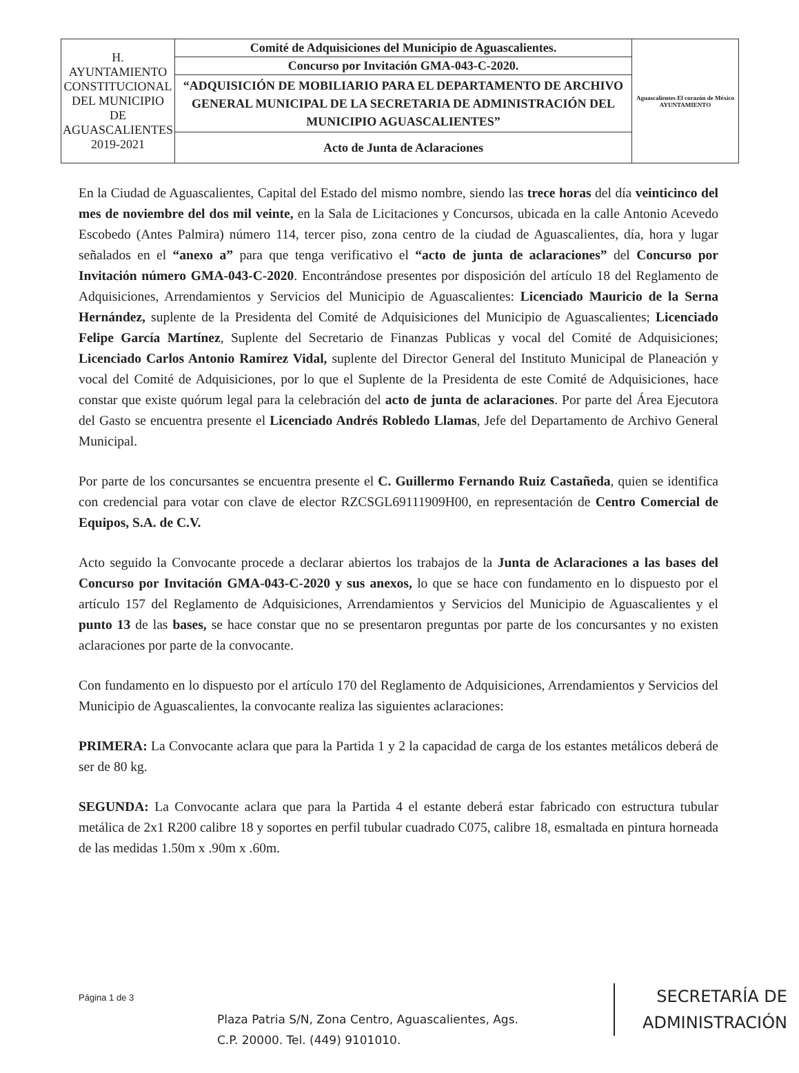| H. AYUNTAMIENTO CONSTITUCIONAL DEL MUNICIPIO DE AGUASCALIENTES 2019-2021 | Comité de Adquisiciones del Municipio de Aguascalientes. | Aguascalientes El corazón de México AYUNTAMIENTO |
| | Concurso por Invitación GMA-043-C-2020. | |
| | “ADQUISICIÓN DE MOBILIARIO PARA EL DEPARTAMENTO DE ARCHIVO GENERAL MUNICIPAL DE LA SECRETARIA DE ADMINISTRACIÓN DEL MUNICIPIO AGUASCALIENTES” | |
| | Acto de Junta de Aclaraciones | |
En la Ciudad de Aguascalientes, Capital del Estado del mismo nombre, siendo las trece horas del día veinticinco del mes de noviembre del dos mil veinte, en la Sala de Licitaciones y Concursos, ubicada en la calle Antonio Acevedo Escobedo (Antes Palmira) número 114, tercer piso, zona centro de la ciudad de Aguascalientes, día, hora y lugar señalados en el “anexo a” para que tenga verificativo el “acto de junta de aclaraciones” del Concurso por Invitación número GMA-043-C-2020. Encontrándose presentes por disposición del artículo 18 del Reglamento de Adquisiciones, Arrendamientos y Servicios del Municipio de Aguascalientes: Licenciado Mauricio de la Serna Hernández, suplente de la Presidenta del Comité de Adquisiciones del Municipio de Aguascalientes; Licenciado Felipe García Martínez, Suplente del Secretario de Finanzas Publicas y vocal del Comité de Adquisiciones; Licenciado Carlos Antonio Ramírez Vidal, suplente del Director General del Instituto Municipal de Planeación y vocal del Comité de Adquisiciones, por lo que el Suplente de la Presidenta de este Comité de Adquisiciones, hace constar que existe quórum legal para la celebración del acto de junta de aclaraciones. Por parte del Área Ejecutora del Gasto se encuentra presente el Licenciado Andrés Robledo Llamas, Jefe del Departamento de Archivo General Municipal.
Por parte de los concursantes se encuentra presente el C. Guillermo Fernando Ruiz Castañeda, quien se identifica con credencial para votar con clave de elector RZCSGL69111909H00, en representación de Centro Comercial de Equipos, S.A. de C.V.
Acto seguido la Convocante procede a declarar abiertos los trabajos de la Junta de Aclaraciones a las bases del Concurso por Invitación GMA-043-C-2020 y sus anexos, lo que se hace con fundamento en lo dispuesto por el artículo 157 del Reglamento de Adquisiciones, Arrendamientos y Servicios del Municipio de Aguascalientes y el punto 13 de las bases, se hace constar que no se presentaron preguntas por parte de los concursantes y no existen aclaraciones por parte de la convocante.
Con fundamento en lo dispuesto por el artículo 170 del Reglamento de Adquisiciones, Arrendamientos y Servicios del Municipio de Aguascalientes, la convocante realiza las siguientes aclaraciones:
PRIMERA: La Convocante aclara que para la Partida 1 y 2 la capacidad de carga de los estantes metálicos deberá de ser de 80 kg.
SEGUNDA: La Convocante aclara que para la Partida 4 el estante deberá estar fabricado con estructura tubular metálica de 2x1 R200 calibre 18 y soportes en perfil tubular cuadrado C075, calibre 18, esmaltada en pintura horneada de las medidas 1.50m x .90m x .60m.
Página 1 de 3
Plaza Patria S/N, Zona Centro, Aguascalientes, Ags.
C.P. 20000. Tel. (449) 9101010.
SECRETARÍA DE
ADMINISTRACIÓN